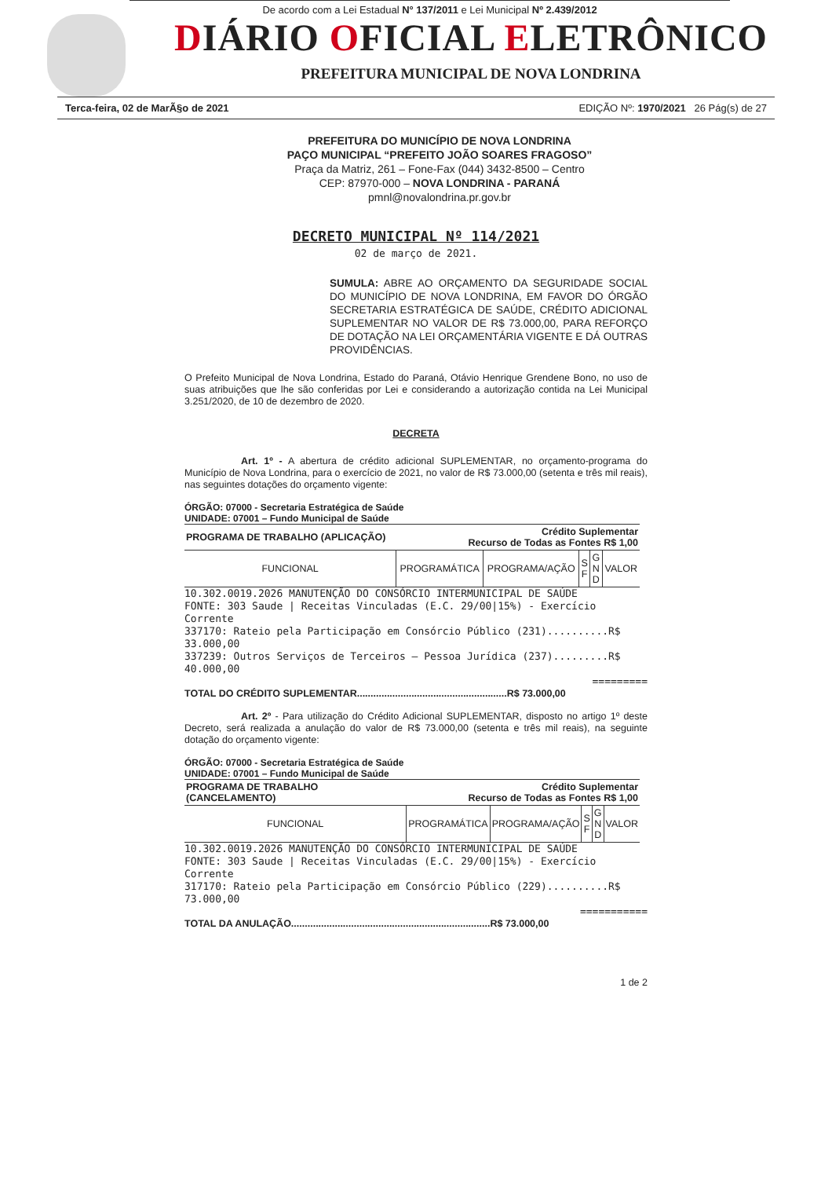De acordo com a Lei Estadual N° 137/2011 e Lei Municipal Nº 2.439/2012
DIÁRIO OFICIAL ELETRÔNICO
PREFEITURA MUNICIPAL DE NOVA LONDRINA
Terca-feira, 02 de MarÃ§o de 2021 EDIÇÃO Nº: 1970/2021 26 Pág(s) de 27
PREFEITURA DO MUNICÍPIO DE NOVA LONDRINA
PAÇO MUNICIPAL “PREFEITO JOÃO SOARES FRAGOSO”
Praça da Matriz, 261 – Fone-Fax (044) 3432-8500 – Centro
CEP: 87970-000 – NOVA LONDRINA - PARANÁ
pmnl@novalondrina.pr.gov.br
DECRETO MUNICIPAL Nº 114/2021
02 de março de 2021.
SUMULA: ABRE AO ORÇAMENTO DA SEGURIDADE SOCIAL DO MUNICÍPIO DE NOVA LONDRINA, EM FAVOR DO ÓRGÃO SECRETARIA ESTRATÉGICA DE SAÚDE, CRÉDITO ADICIONAL SUPLEMENTAR NO VALOR DE R$ 73.000,00, PARA REFORÇO DE DOTAÇÃO NA LEI ORÇAMENTÁRIA VIGENTE E DÁ OUTRAS PROVIDÊNCIAS.
O Prefeito Municipal de Nova Londrina, Estado do Paraná, Otávio Henrique Grendene Bono, no uso de suas atribuições que lhe são conferidas por Lei e considerando a autorização contida na Lei Municipal 3.251/2020, de 10 de dezembro de 2020.
DECRETA
Art. 1º - A abertura de crédito adicional SUPLEMENTAR, no orçamento-programa do Município de Nova Londrina, para o exercício de 2021, no valor de R$ 73.000,00 (setenta e três mil reais), nas seguintes dotações do orçamento vigente:
ÓRGÃO: 07000 - Secretaria Estratégica de Saúde
UNIDADE: 07001 – Fundo Municipal de Saúde
| PROGRAMA DE TRABALHO (APLICAÇÃO) | Crédito Suplementar Recurso de Todas as Fontes R$ 1,00 | | | | |
| --- | --- | --- | --- | --- | --- |
| FUNCIONAL | PROGRAMÁTICA | PROGRAMA/AÇÃO | S F | G N D | VALOR |
10.302.0019.2026 MANUTENÇÃO DO CONSÓRCIO INTERMUNICIPAL DE SAÚDE
FONTE: 303 Saude | Receitas Vinculadas (E.C. 29/00|15%) - Exercício Corrente
337170: Rateio pela Participação em Consórcio Público (231)..........R$ 33.000,00
337239: Outros Serviços de Terceiros – Pessoa Jurídica (237).........R$ 40.000,00
=========
TOTAL DO CRÉDITO SUPLEMENTAR.......................................................R$ 73.000,00
Art. 2º - Para utilização do Crédito Adicional SUPLEMENTAR, disposto no artigo 1º deste Decreto, será realizada a anulação do valor de R$ 73.000,00 (setenta e três mil reais), na seguinte dotação do orçamento vigente:
ÓRGÃO: 07000 - Secretaria Estratégica de Saúde
UNIDADE: 07001 – Fundo Municipal de Saúde
| PROGRAMA DE TRABALHO (CANCELAMENTO) | Crédito Suplementar Recurso de Todas as Fontes R$ 1,00 | | | | |
| --- | --- | --- | --- | --- | --- |
| FUNCIONAL | PROGRAMÁTICA | PROGRAMA/AÇÃO | S F | G N D | VALOR |
10.302.0019.2026 MANUTENÇÃO DO CONSÓRCIO INTERMUNICIPAL DE SAÚDE
FONTE: 303 Saude | Receitas Vinculadas (E.C. 29/00|15%) - Exercício Corrente
317170: Rateio pela Participação em Consórcio Público (229)..........R$ 73.000,00
===========
TOTAL DA ANULAÇÃO.........................................................................R$ 73.000,00
1 de 2